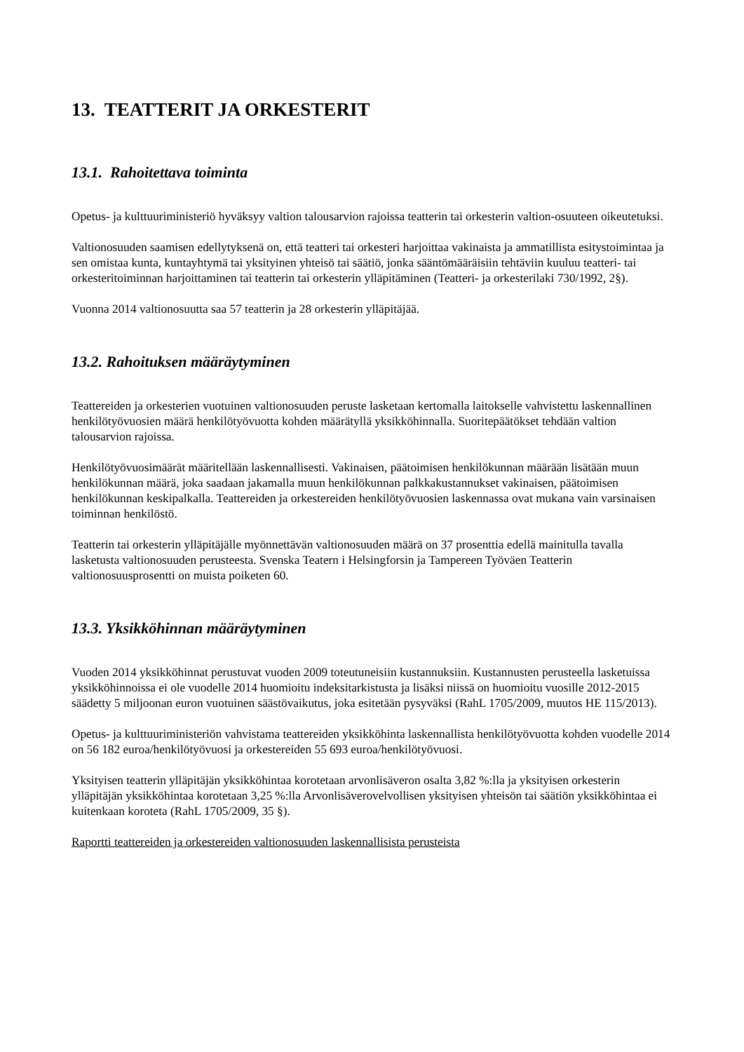13. TEATTERIT JA ORKESTERIT
13.1. Rahoitettava toiminta
Opetus- ja kulttuuriministeriö hyväksyy valtion talousarvion rajoissa teatterin tai orkesterin valtion-osuuteen oikeutetuksi.
Valtionosuuden saamisen edellytyksenä on, että teatteri tai orkesteri harjoittaa vakinaista ja ammatillista esitystoimintaa ja sen omistaa kunta, kuntayhtymä tai yksityinen yhteisö tai säätiö, jonka sääntömääräisiin tehtäviin kuuluu teatteri- tai orkesteritoiminnan harjoittaminen tai teatterin tai orkesterin ylläpitäminen (Teatteri- ja orkesterilaki 730/1992, 2§).
Vuonna 2014 valtionosuutta saa 57 teatterin ja 28 orkesterin ylläpitäjää.
13.2. Rahoituksen määräytyminen
Teattereiden ja orkesterien vuotuinen valtionosuuden peruste lasketaan kertomalla laitokselle vahvistettu laskennallinen henkilötyövuosien määrä henkilötyövuotta kohden määrätyllä yksikköhinnalla. Suoritepäätökset tehdään valtion talousarvion rajoissa.
Henkilötyövuosimäärät määritellään laskennallisesti. Vakinaisen, päätoimisen henkilökunnan määrään lisätään muun henkilökunnan määrä, joka saadaan jakamalla muun henkilökunnan palkkakustannukset vakinaisen, päätoimisen henkilökunnan keskipalkalla. Teattereiden ja orkestereiden henkilötyövuosien laskennassa ovat mukana vain varsinaisen toiminnan henkilöstö.
Teatterin tai orkesterin ylläpitäjälle myönnettävän valtionosuuden määrä on 37 prosenttia edellä mainitulla tavalla lasketusta valtionosuuden perusteesta. Svenska Teatern i Helsingforsin ja Tampereen Työväen Teatterin valtionosuusprosentti on muista poiketen 60.
13.3. Yksikköhinnan määräytyminen
Vuoden 2014 yksikköhinnat perustuvat vuoden 2009 toteutuneisiin kustannuksiin. Kustannusten perusteella lasketuissa yksikköhinnoissa ei ole vuodelle 2014 huomioitu indeksitarkistusta ja lisäksi niissä on huomioitu vuosille 2012-2015 säädetty 5 miljoonan euron vuotuinen säästövaikutus, joka esitetään pysyväksi (RahL 1705/2009, muutos HE 115/2013).
Opetus- ja kulttuuriministeriön vahvistama teattereiden yksikköhinta laskennallista henkilötyövuotta kohden vuodelle 2014 on 56 182 euroa/henkilötyövuosi ja orkestereiden 55 693 euroa/henkilötyövuosi.
Yksityisen teatterin ylläpitäjän yksikköhintaa korotetaan arvonlisäveron osalta 3,82 %:lla ja yksityisen orkesterin ylläpitäjän yksikköhintaa korotetaan 3,25 %:lla Arvonlisäverovelvollisen yksityisen yhteisön tai säätiön yksikköhintaa ei kuitenkaan koroteta (RahL 1705/2009, 35 §).
Raportti teattereiden ja orkestereiden valtionosuuden laskennallisista perusteista